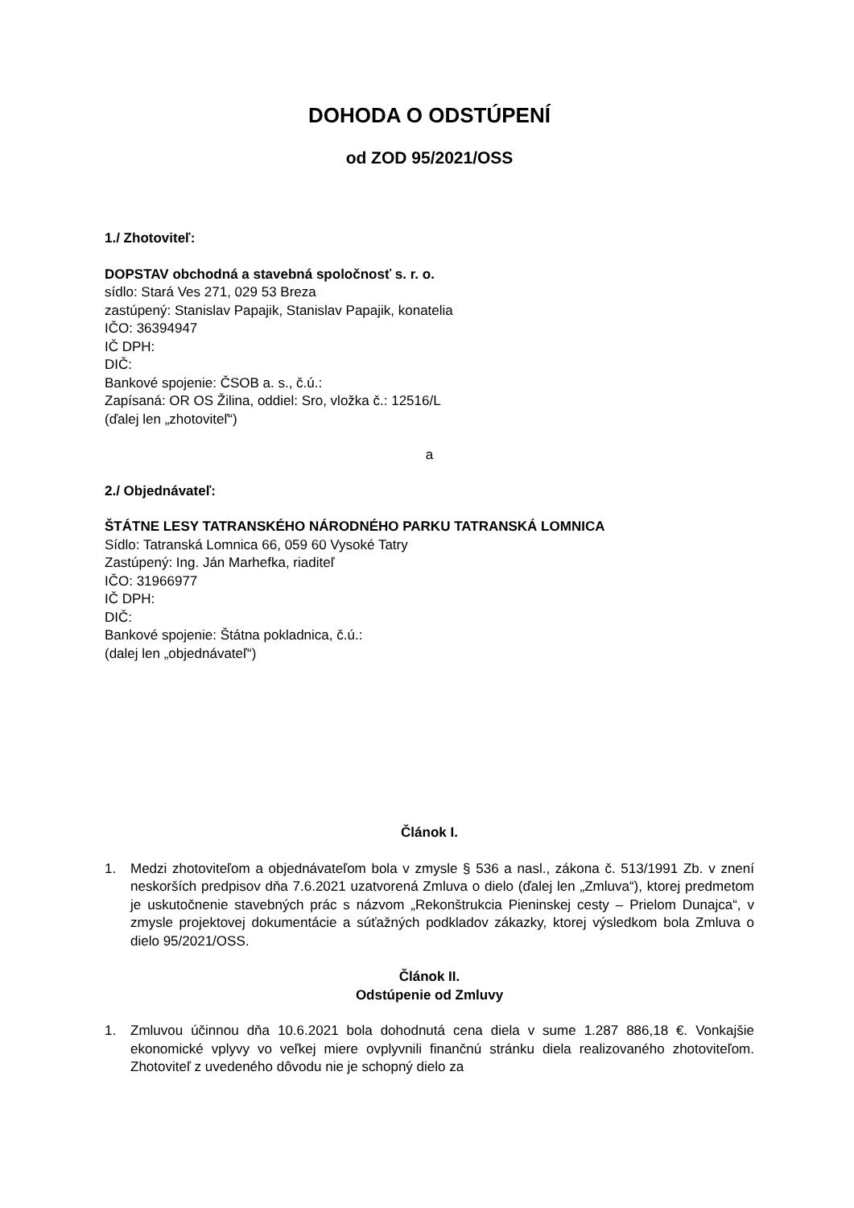DOHODA O ODSTÚPENÍ
od ZOD 95/2021/OSS
1./ Zhotoviteľ:
DOPSTAV obchodná a stavebná spoločnosť s. r. o.
sídlo: Stará Ves 271, 029 53 Breza
zastúpený: Stanislav Papajik, Stanislav Papajik, konatelia
IČO: 36394947
IČ DPH:
DIČ:
Bankové spojenie: ČSOB a. s., č.ú.:
Zapísaná: OR OS Žilina, oddiel: Sro, vložka č.: 12516/L
(ďalej len „zhotoviteľ“)
a
2./ Objednávateľ:
ŠTÁTNE LESY TATRANSKÉHO NÁRODNÉHO PARKU TATRANSKÁ LOMNICA
Sídlo: Tatranská Lomnica 66, 059 60 Vysoké Tatry
Zastúpený: Ing. Ján Marhefka, riaditeľ
IČO: 31966977
IČ DPH:
DIČ:
Bankové spojenie: Štátna pokladnica, č.ú.:
(dalej len „objednávateľ“)
Článok I.
1. Medzi zhotoviteľom a objednávateľom bola v zmysle § 536 a nasl., zákona č. 513/1991 Zb. v znení neskorších predpisov dňa 7.6.2021 uzatvorená Zmluva o dielo (ďalej len „Zmluva“), ktorej predmetom je uskutočnenie stavebných prác s názvom „Rekonštrukcia Pieninskej cesty – Prielom Dunajca“, v zmysle projektovej dokumentácie a súťažných podkladov zákazky, ktorej výsledkom bola Zmluva o dielo 95/2021/OSS.
Článok II.
Odstúpenie od Zmluvy
1. Zmluvou účinnou dňa 10.6.2021 bola dohodnutá cena diela v sume 1.287 886,18 €. Vonkajšie ekonomické vplyvy vo veľkej miere ovplyvnili finančnú stránku diela realizovaného zhotoviteľom. Zhotoviteľ z uvedeného dôvodu nie je schopný dielo za